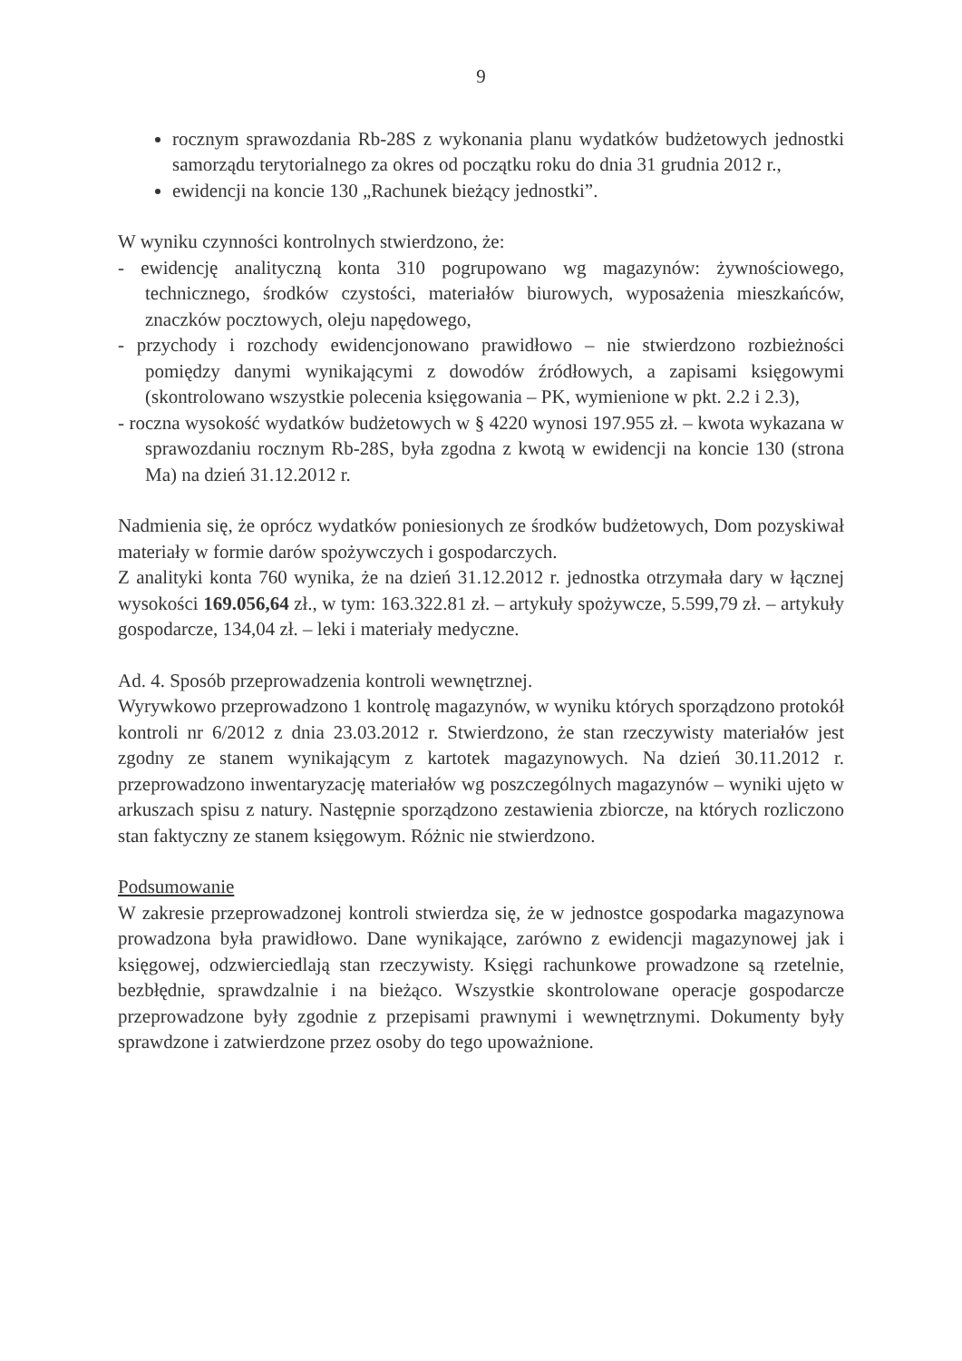9
rocznym sprawozdania Rb-28S z wykonania planu wydatków budżetowych jednostki samorządu terytorialnego za okres od początku roku do dnia 31 grudnia 2012 r.,
ewidencji na koncie 130 „Rachunek bieżący jednostki”.
W wyniku czynności kontrolnych stwierdzono, że:
- ewidencję analityczną konta 310 pogrupowano wg magazynów: żywnościowego, technicznego, środków czystości, materiałów biurowych, wyposażenia mieszkańców, znaczków pocztowych, oleju napędowego,
- przychody i rozchody ewidencjonowano prawidłowo – nie stwierdzono rozbieżności pomiędzy danymi wynikającymi z dowodów źródłowych, a zapisami księgowymi (skontrolowano wszystkie polecenia księgowania – PK, wymienione w pkt. 2.2 i 2.3),
- roczna wysokość wydatków budżetowych w § 4220 wynosi 197.955 zł. – kwota wykazana w sprawozdaniu rocznym Rb-28S, była zgodna z kwotą w ewidencji na koncie 130 (strona Ma) na dzień 31.12.2012 r.
Nadmienia się, że oprócz wydatków poniesionych ze środków budżetowych, Dom pozyskiwał materiały w formie darów spożywczych i gospodarczych.
Z analityki konta 760 wynika, że na dzień 31.12.2012 r. jednostka otrzymała dary w łącznej wysokości 169.056,64 zł., w tym: 163.322.81 zł. – artykuły spożywcze, 5.599,79 zł. – artykuły gospodarcze, 134,04 zł. – leki i materiały medyczne.
Ad. 4. Sposób przeprowadzenia kontroli wewnętrznej.
Wyrywkowo przeprowadzono 1 kontrolę magazynów, w wyniku których sporządzono protokół kontroli nr 6/2012 z dnia 23.03.2012 r. Stwierdzono, że stan rzeczywisty materiałów jest zgodny ze stanem wynikającym z kartotek magazynowych. Na dzień 30.11.2012 r. przeprowadzono inwentaryzację materiałów wg poszczególnych magazynów – wyniki ujęto w arkuszach spisu z natury. Następnie sporządzono zestawienia zbiorcze, na których rozliczono stan faktyczny ze stanem księgowym. Różnic nie stwierdzono.
Podsumowanie
W zakresie przeprowadzonej kontroli stwierdza się, że w jednostce gospodarka magazynowa prowadzona była prawidłowo. Dane wynikające, zarówno z ewidencji magazynowej jak i księgowej, odzwierciedlają stan rzeczywisty. Księgi rachunkowe prowadzone są rzetelnie, bezbłędnie, sprawdzalnie i na bieżąco. Wszystkie skontrolowane operacje gospodarcze przeprowadzone były zgodnie z przepisami prawnymi i wewnętrznymi. Dokumenty były sprawdzone i zatwierdzone przez osoby do tego upoważnione.